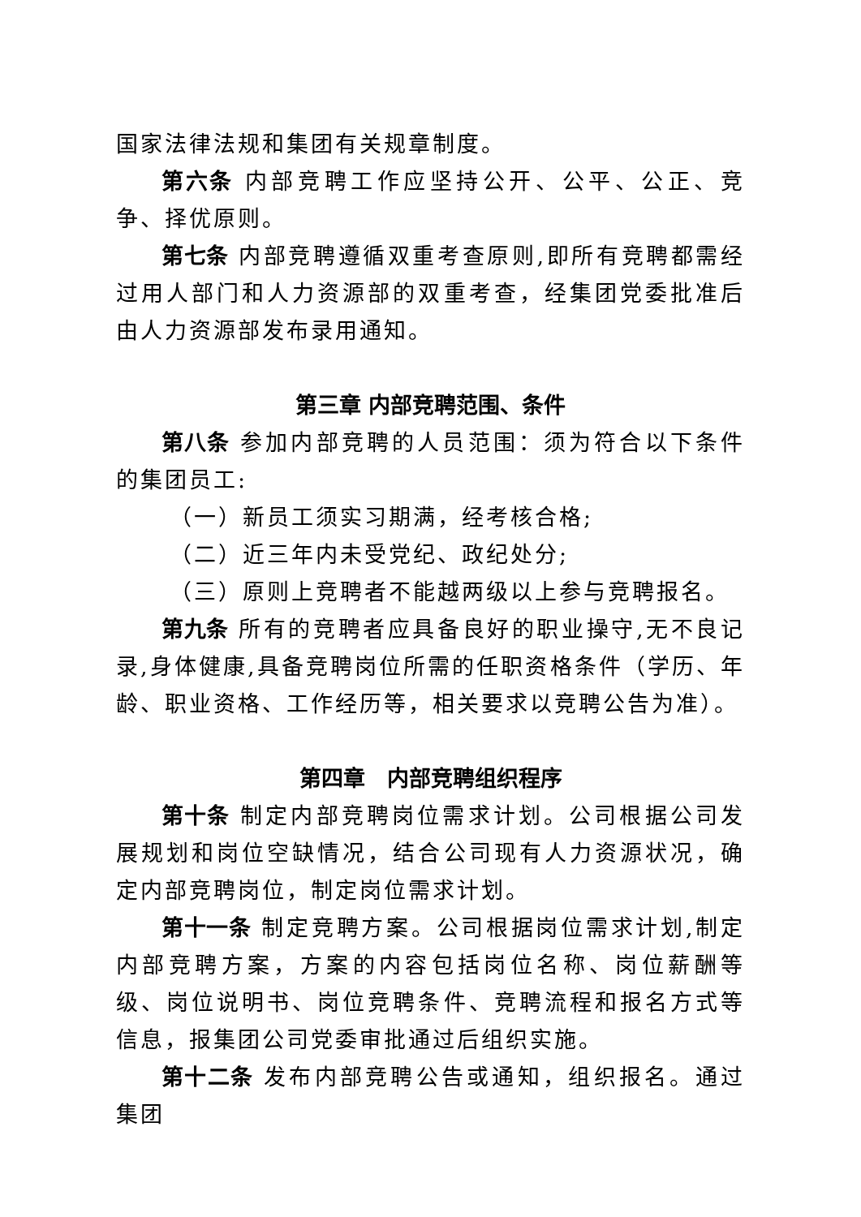国家法律法规和集团有关规章制度。
第六条 内部竞聘工作应坚持公开、公平、公正、竞争、择优原则。
第七条 内部竞聘遵循双重考查原则,即所有竞聘都需经过用人部门和人力资源部的双重考查，经集团党委批准后由人力资源部发布录用通知。
第三章 内部竞聘范围、条件
第八条 参加内部竞聘的人员范围：须为符合以下条件的集团员工:
（一）新员工须实习期满，经考核合格;
（二）近三年内未受党纪、政纪处分;
（三）原则上竞聘者不能越两级以上参与竞聘报名。
第九条 所有的竞聘者应具备良好的职业操守,无不良记录,身体健康,具备竞聘岗位所需的任职资格条件（学历、年龄、职业资格、工作经历等，相关要求以竞聘公告为准）。
第四章　内部竞聘组织程序
第十条 制定内部竞聘岗位需求计划。公司根据公司发展规划和岗位空缺情况，结合公司现有人力资源状况，确定内部竞聘岗位，制定岗位需求计划。
第十一条 制定竞聘方案。公司根据岗位需求计划,制定内部竞聘方案，方案的内容包括岗位名称、岗位薪酬等级、岗位说明书、岗位竞聘条件、竞聘流程和报名方式等信息，报集团公司党委审批通过后组织实施。
第十二条 发布内部竞聘公告或通知，组织报名。通过集团